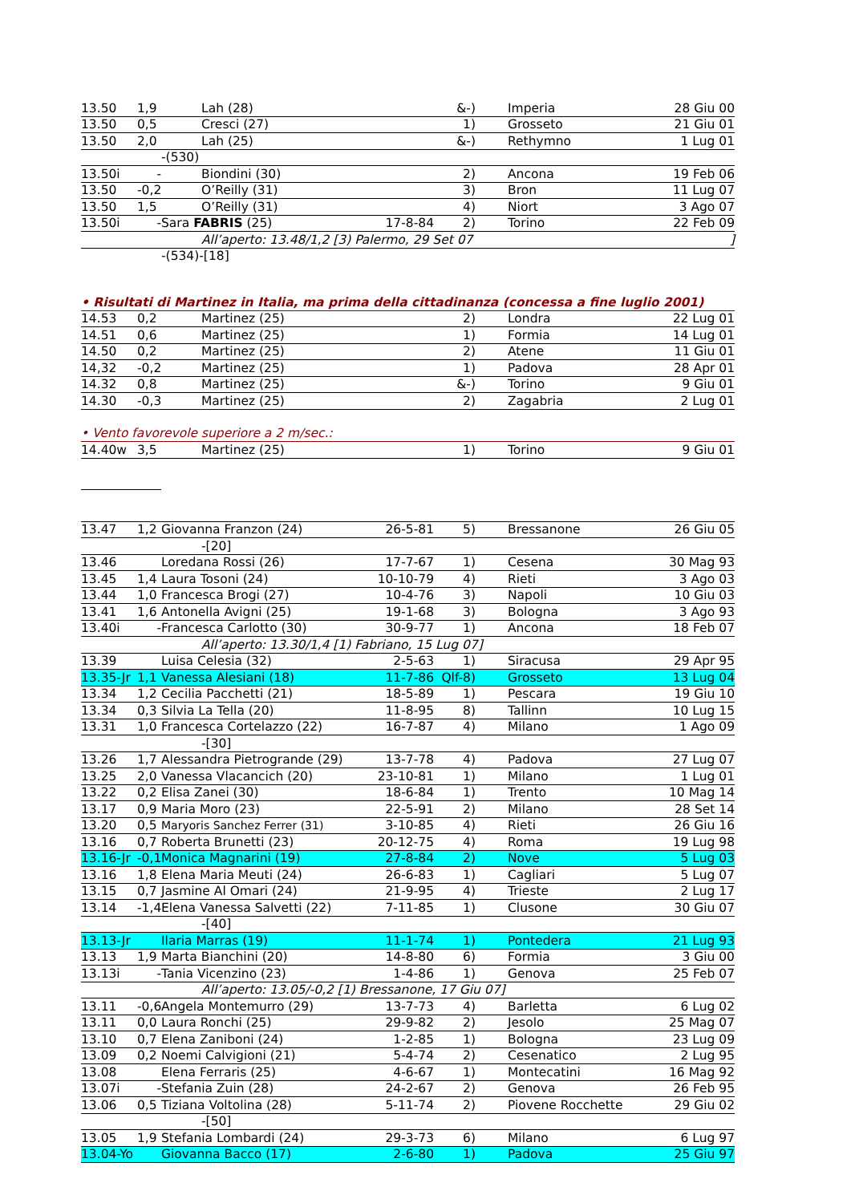| 13.50 | 1,9 | | Lah (28) | | &-) | | Imperia | 28 Giu 00 |
| 13.50 | 0,5 | | Cresci (27) | | 1) | | Grosseto | 21 Giu 01 |
| 13.50 | 2,0 | | Lah (25) | | &-) | | Rethymno | 1 Lug 01 |
| | | -(530) | | | | | | |
| 13.50i | - | | Biondini (30) | | 2) | | Ancona | 19 Feb 06 |
| 13.50 | -0,2 | | O’Reilly (31) | | 3) | | Bron | 11 Lug 07 |
| 13.50 | 1,5 | | O’Reilly (31) | | 4) | | Niort | 3 Ago 07 |
| 13.50i | - | Sara FABRIS (25) | | 17-8-84 | 2) | | Torino | 22 Feb 09 |
| | | | All’aperto: 13.48/1,2 [3) Palermo, 29 Set 07 | | | | | ] |
| | | -(534)-[18] | | | | | | |
| • Risultati di Martinez in Italia, ma prima della cittadinanza (concessa a fine luglio 2001) | | | | | | | | |
| 14.53 | 0,2 | | Martinez (25) | | 2) | | Londra | 22 Lug 01 |
| 14.51 | 0,6 | | Martinez (25) | | 1) | | Formia | 14 Lug 01 |
| 14.50 | 0,2 | | Martinez (25) | | 2) | | Atene | 11 Giu 01 |
| 14,32 | -0,2 | | Martinez (25) | | 1) | | Padova | 28 Apr 01 |
| 14.32 | 0,8 | | Martinez (25) | | &-) | | Torino | 9 Giu 01 |
| 14.30 | -0,3 | | Martinez (25) | | 2) | | Zagabria | 2 Lug 01 |
| • Vento favorevole superiore a 2 m/sec.: | | | | | | | | |
| 14.40w | 3,5 | | Martinez (25) | | 1) | | Torino | 9 Giu 01 |
| 13.47 | 1,2 | Giovanna Franzon (24) | | 26-5-81 | 5) | | Bressanone | 26 Giu 05 |
| | | | -[20] | | | | | |
| 13.46 | | Loredana Rossi (26) | | 17-7-67 | 1) | | Cesena | 30 Mag 93 |
| 13.45 | 1,4 | Laura Tosoni (24) | | 10-10-79 | 4) | | Rieti | 3 Ago 03 |
| 13.44 | 1,0 | Francesca Brogi (27) | | 10-4-76 | 3) | | Napoli | 10 Giu 03 |
| 13.41 | 1,6 | Antonella Avigni (25) | | 19-1-68 | 3) | | Bologna | 3 Ago 93 |
| 13.40i | - | Francesca Carlotto (30) | | 30-9-77 | 1) | | Ancona | 18 Feb 07 |
| | | | All’aperto: 13.30/1,4 [1) Fabriano, 15 Lug 07] | | | | | |
| 13.39 | | Luisa Celesia (32) | | 2-5-63 | 1) | | Siracusa | 29 Apr 95 |
| 13.35-Jr | 1,1 | Vanessa Alesiani (18) | | 11-7-86 | Qlf-8) | | Grosseto | 13 Lug 04 |
| 13.34 | 1,2 | Cecilia Pacchetti (21) | | 18-5-89 | 1) | | Pescara | 19 Giu 10 |
| 13.34 | 0,3 | Silvia La Tella (20) | | 11-8-95 | 8) | | Tallinn | 10 Lug 15 |
| 13.31 | 1,0 | Francesca Cortelazzo (22) | | 16-7-87 | 4) | | Milano | 1 Ago 09 |
| | | | -[30] | | | | | |
| 13.26 | 1,7 | Alessandra Pietrogrande (29) | | 13-7-78 | 4) | | Padova | 27 Lug 07 |
| 13.25 | 2,0 | Vanessa Vlacancich (20) | | 23-10-81 | 1) | | Milano | 1 Lug 01 |
| 13.22 | 0,2 | Elisa Zanei (30) | | 18-6-84 | 1) | | Trento | 10 Mag 14 |
| 13.17 | 0,9 | Maria Moro (23) | | 22-5-91 | 2) | | Milano | 28 Set 14 |
| 13.20 | 0,5 | Maryoris Sanchez Ferrer (31) | | 3-10-85 | 4) | | Rieti | 26 Giu 16 |
| 13.16 | 0,7 | Roberta Brunetti (23) | | 20-12-75 | 4) | | Roma | 19 Lug 98 |
| 13.16-Jr | -0,1 | Monica Magnarini (19) | | 27-8-84 | 2) | | Nove | 5 Lug 03 |
| 13.16 | 1,8 | Elena Maria Meuti (24) | | 26-6-83 | 1) | | Cagliari | 5 Lug 07 |
| 13.15 | 0,7 | Jasmine Al Omari (24) | | 21-9-95 | 4) | | Trieste | 2 Lug 17 |
| 13.14 | -1,4 | Elena Vanessa Salvetti (22) | | 7-11-85 | 1) | | Clusone | 30 Giu 07 |
| | | | -[40] | | | | | |
| 13.13-Jr | | Ilaria Marras (19) | | 11-1-74 | 1) | | Pontedera | 21 Lug 93 |
| 13.13 | 1,9 | Marta Bianchini (20) | | 14-8-80 | 6) | | Formia | 3 Giu 00 |
| 13.13i | - | Tania Vicenzino (23) | | 1-4-86 | 1) | | Genova | 25 Feb 07 |
| | | | All’aperto: 13.05/-0,2 [1) Bressanone, 17 Giu 07] | | | | | |
| 13.11 | -0,6 | Angela Montemurro (29) | | 13-7-73 | 4) | | Barletta | 6 Lug 02 |
| 13.11 | 0,0 | Laura Ronchi (25) | | 29-9-82 | 2) | | Jesolo | 25 Mag 07 |
| 13.10 | 0,7 | Elena Zaniboni (24) | | 1-2-85 | 1) | | Bologna | 23 Lug 09 |
| 13.09 | 0,2 | Noemi Calvigioni (21) | | 5-4-74 | 2) | | Cesenatico | 2 Lug 95 |
| 13.08 | | Elena Ferraris (25) | | 4-6-67 | 1) | | Montecatini | 16 Mag 92 |
| 13.07i | - | Stefania Zuin (28) | | 24-2-67 | 2) | | Genova | 26 Feb 95 |
| 13.06 | 0,5 | Tiziana Voltolina (28) | | 5-11-74 | 2) | | Piovene Rocchette | 29 Giu 02 |
| | | | -[50] | | | | | |
| 13.05 | 1,9 | Stefania Lombardi (24) | | 29-3-73 | 6) | | Milano | 6 Lug 97 |
| 13.04-Yo | | Giovanna Bacco (17) | | 2-6-80 | 1) | | Padova | 25 Giu 97 |